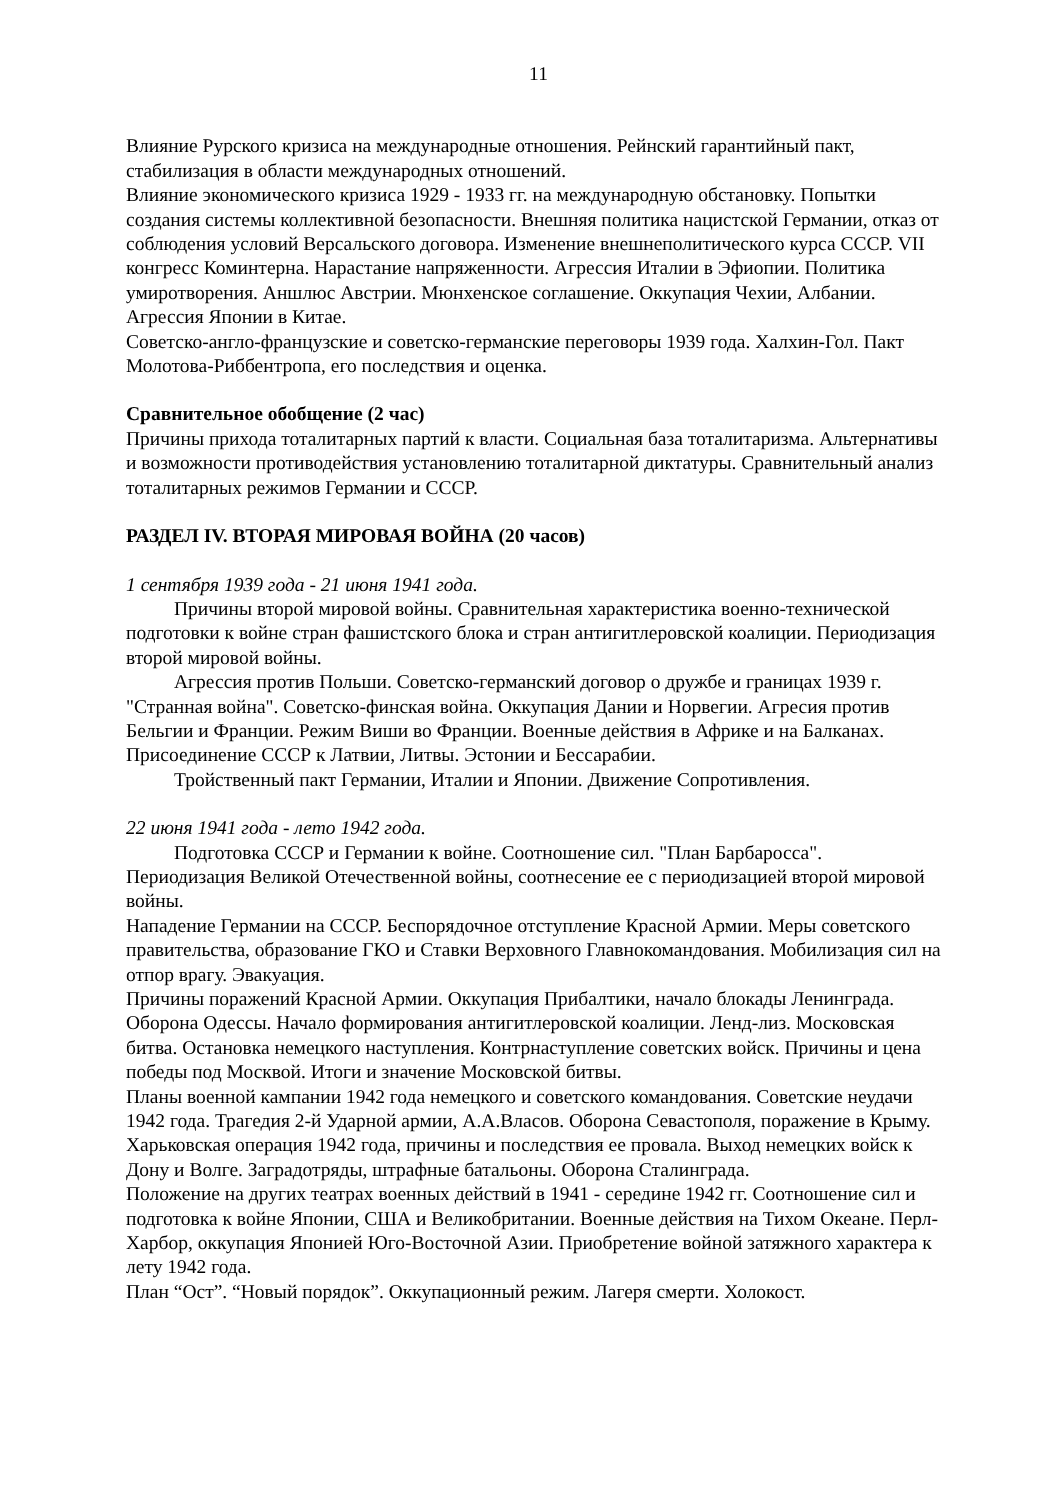11
Влияние Рурского кризиса на международные отношения. Рейнский гарантийный пакт, стабилизация в области международных отношений.
Влияние экономического кризиса 1929 - 1933 гг. на международную обстановку. Попытки создания системы коллективной безопасности. Внешняя политика нацистской Германии, отказ от соблюдения условий Версальского договора. Изменение внешнеполитического курса СССР. VII конгресс Коминтерна. Нарастание напряженности. Агрессия Италии в Эфиопии. Политика умиротворения. Аншлюс Австрии. Мюнхенское соглашение. Оккупация Чехии, Албании. Агрессия Японии в Китае.
Советско-англо-французские и советско-германские переговоры 1939 года. Халхин-Гол. Пакт Молотова-Риббентропа, его последствия и оценка.
Сравнительное обобщение (2 час)
Причины прихода тоталитарных партий к власти. Социальная база тоталитаризма. Альтернативы и возможности противодействия установлению тоталитарной диктатуры. Сравнительный анализ тоталитарных режимов Германии и СССР.
РАЗДЕЛ IV. ВТОРАЯ МИРОВАЯ ВОЙНА (20 часов)
1 сентября 1939 года - 21 июня 1941 года.
Причины второй мировой войны. Сравнительная характеристика военно-технической подготовки к войне стран фашистского блока и стран антигитлеровской коалиции. Периодизация второй мировой войны.
Агрессия против Польши. Советско-германский договор о дружбе и границах 1939 г. "Странная война". Советско-финская война. Оккупация Дании и Норвегии. Агресия против Бельгии и Франции. Режим Виши во Франции. Военные действия в Африке и на Балканах. Присоединение СССР к Латвии, Литвы. Эстонии и Бессарабии.
Тройственный пакт Германии, Италии и Японии. Движение Сопротивления.
22 июня 1941 года - лето 1942 года.
Подготовка СССР и Германии к войне. Соотношение сил. "План Барбаросса". Периодизация Великой Отечественной войны, соотнесение ее с периодизацией второй мировой войны.
Нападение Германии на СССР. Беспорядочное отступление Красной Армии. Меры советского правительства, образование ГКО и Ставки Верховного Главнокомандования. Мобилизация сил на отпор врагу. Эвакуация.
Причины поражений Красной Армии. Оккупация Прибалтики, начало блокады Ленинграда. Оборона Одессы. Начало формирования антигитлеровской коалиции. Ленд-лиз. Московская битва. Остановка немецкого наступления. Контрнаступление советских войск. Причины и цена победы под Москвой. Итоги и значение Московской битвы.
Планы военной кампании 1942 года немецкого и советского командования. Советские неудачи 1942 года. Трагедия 2-й Ударной армии, А.А.Власов. Оборона Севастополя, поражение в Крыму. Харьковская операция 1942 года, причины и последствия ее провала. Выход немецких войск к Дону и Волге. Заградотряды, штрафные батальоны. Оборона Сталинграда.
Положение на других театрах военных действий в 1941 - середине 1942 гг. Соотношение сил и подготовка к войне Японии, США и Великобритании. Военные действия на Тихом Океане. Перл-Харбор, оккупация Японией Юго-Восточной Азии. Приобретение войной затяжного характера к лету 1942 года.
План “Ост”. “Новый порядок”. Оккупационный режим. Лагеря смерти. Холокост.